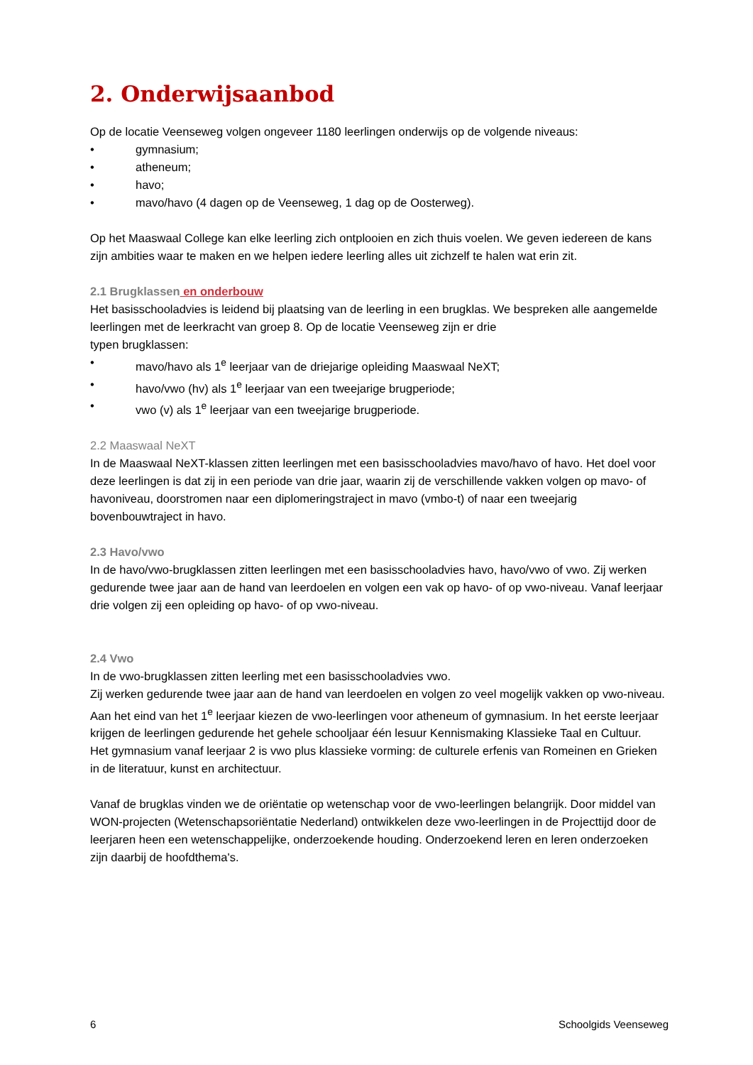2. Onderwijsaanbod
Op de locatie Veenseweg volgen ongeveer 1180 leerlingen onderwijs op de volgende niveaus:
• gymnasium;
• atheneum;
• havo;
• mavo/havo (4 dagen op de Veenseweg, 1 dag op de Oosterweg).
Op het Maaswaal College kan elke leerling zich ontplooien en zich thuis voelen. We geven iedereen de kans zijn ambities waar te maken en we helpen iedere leerling alles uit zichzelf te halen wat erin zit.
2.1 Brugklassen en onderbouw
Het basisschooladvies is leidend bij plaatsing van de leerling in een brugklas. We bespreken alle aangemelde leerlingen met de leerkracht van groep 8. Op de locatie Veenseweg zijn er drie
typen brugklassen:
• mavo/havo als 1<sup>e</sup> leerjaar van de driejarige opleiding Maaswaal NeXT;
• havo/vwo (hv) als 1<sup>e</sup> leerjaar van een tweejarige brugperiode;
• vwo (v) als 1<sup>e</sup> leerjaar van een tweejarige brugperiode.
2.2 Maaswaal NeXT
In de Maaswaal NeXT-klassen zitten leerlingen met een basisschooladvies mavo/havo of havo. Het doel voor deze leerlingen is dat zij in een periode van drie jaar, waarin zij de verschillende vakken volgen op mavo- of havoniveau, doorstromen naar een diplomeringstraject in mavo (vmbo-t) of naar een tweejarig bovenbouwtraject in havo.
2.3 Havo/vwo
In de havo/vwo-brugklassen zitten leerlingen met een basisschooladvies havo, havo/vwo of vwo. Zij werken gedurende twee jaar aan de hand van leerdoelen en volgen een vak op havo- of op vwo-niveau. Vanaf leerjaar drie volgen zij een opleiding op havo- of op vwo-niveau.
2.4 Vwo
In de vwo-brugklassen zitten leerling met een basisschooladvies vwo.
Zij werken gedurende twee jaar aan de hand van leerdoelen en volgen zo veel mogelijk vakken op vwo-niveau. Aan het eind van het 1<sup>e</sup> leerjaar kiezen de vwo-leerlingen voor atheneum of gymnasium. In het eerste leerjaar krijgen de leerlingen gedurende het gehele schooljaar één lesuur Kennismaking Klassieke Taal en Cultuur.
Het gymnasium vanaf leerjaar 2 is vwo plus klassieke vorming: de culturele erfenis van Romeinen en Grieken in de literatuur, kunst en architectuur.
Vanaf de brugklas vinden we de oriëntatie op wetenschap voor de vwo-leerlingen belangrijk. Door middel van WON-projecten (Wetenschapsoriëntatie Nederland) ontwikkelen deze vwo-leerlingen in de Projecttijd door de leerjaren heen een wetenschappelijke, onderzoekende houding. Onderzoekend leren en leren onderzoeken zijn daarbij de hoofdthema's.
6 Schoolgids Veenseweg